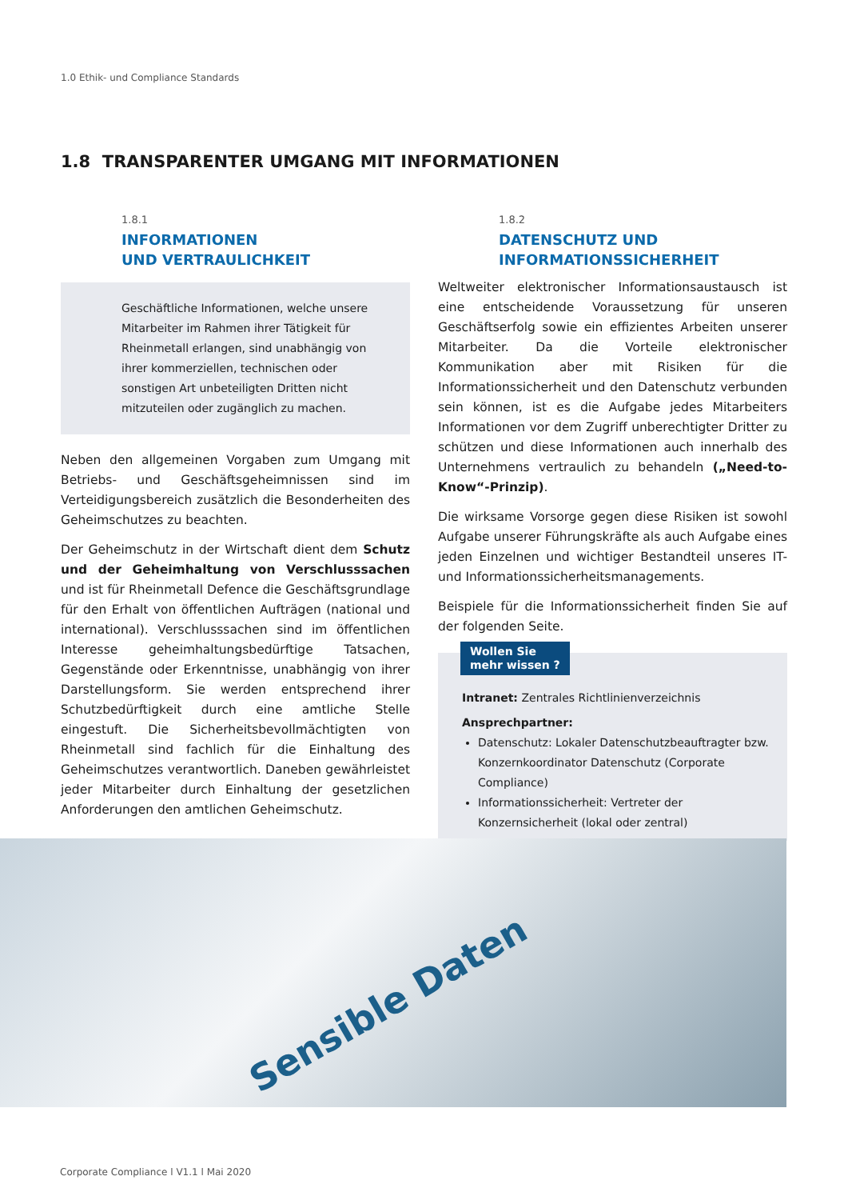1.0 Ethik- und Compliance Standards
1.8 TRANSPARENTER UMGANG MIT INFORMATIONEN
1.8.1
INFORMATIONEN
UND VERTRAULICHKEIT
Geschäftliche Informationen, welche unsere Mitarbeiter im Rahmen ihrer Tätigkeit für Rheinmetall erlangen, sind unabhängig von ihrer kommerziellen, technischen oder sonstigen Art unbeteiligten Dritten nicht mitzuteilen oder zugänglich zu machen.
Neben den allgemeinen Vorgaben zum Umgang mit Betriebs- und Geschäftsgeheimnissen sind im Verteidigungsbereich zusätzlich die Besonderheiten des Geheimschutzes zu beachten.
Der Geheimschutz in der Wirtschaft dient dem Schutz und der Geheimhaltung von Verschlusssachen und ist für Rheinmetall Defence die Geschäftsgrundlage für den Erhalt von öffentlichen Aufträgen (national und international). Verschlusssachen sind im öffentlichen Interesse geheimhaltungsbedürftige Tatsachen, Gegenstände oder Erkenntnisse, unabhängig von ihrer Darstellungsform. Sie werden entsprechend ihrer Schutzbedürftigkeit durch eine amtliche Stelle eingestuft. Die Sicherheitsbevollmächtigten von Rheinmetall sind fachlich für die Einhaltung des Geheimschutzes verantwortlich. Daneben gewährleistet jeder Mitarbeiter durch Einhaltung der gesetzlichen Anforderungen den amtlichen Geheimschutz.
1.8.2
DATENSCHUTZ UND
INFORMATIONSSICHERHEIT
Weltweiter elektronischer Informationsaustausch ist eine entscheidende Voraussetzung für unseren Geschäftserfolg sowie ein effizientes Arbeiten unserer Mitarbeiter. Da die Vorteile elektronischer Kommunikation aber mit Risiken für die Informationssicherheit und den Datenschutz verbunden sein können, ist es die Aufgabe jedes Mitarbeiters Informationen vor dem Zugriff unberechtigter Dritter zu schützen und diese Informationen auch innerhalb des Unternehmens vertraulich zu behandeln („Need-to-Know“-Prinzip).
Die wirksame Vorsorge gegen diese Risiken ist sowohl Aufgabe unserer Führungskräfte als auch Aufgabe eines jeden Einzelnen und wichtiger Bestandteil unseres IT- und Informationssicherheitsmanagements.
Beispiele für die Informationssicherheit finden Sie auf der folgenden Seite.
Wollen Sie
mehr wissen ?
Intranet: Zentrales Richtlinienverzeichnis
Ansprechpartner:
Datenschutz: Lokaler Datenschutzbeauftragter bzw. Konzernkoordinator Datenschutz (Corporate Compliance)
Informationssicherheit: Vertreter der Konzernsicherheit (lokal oder zentral)
Sensible Daten
Corporate Compliance l V1.1 l Mai 2020